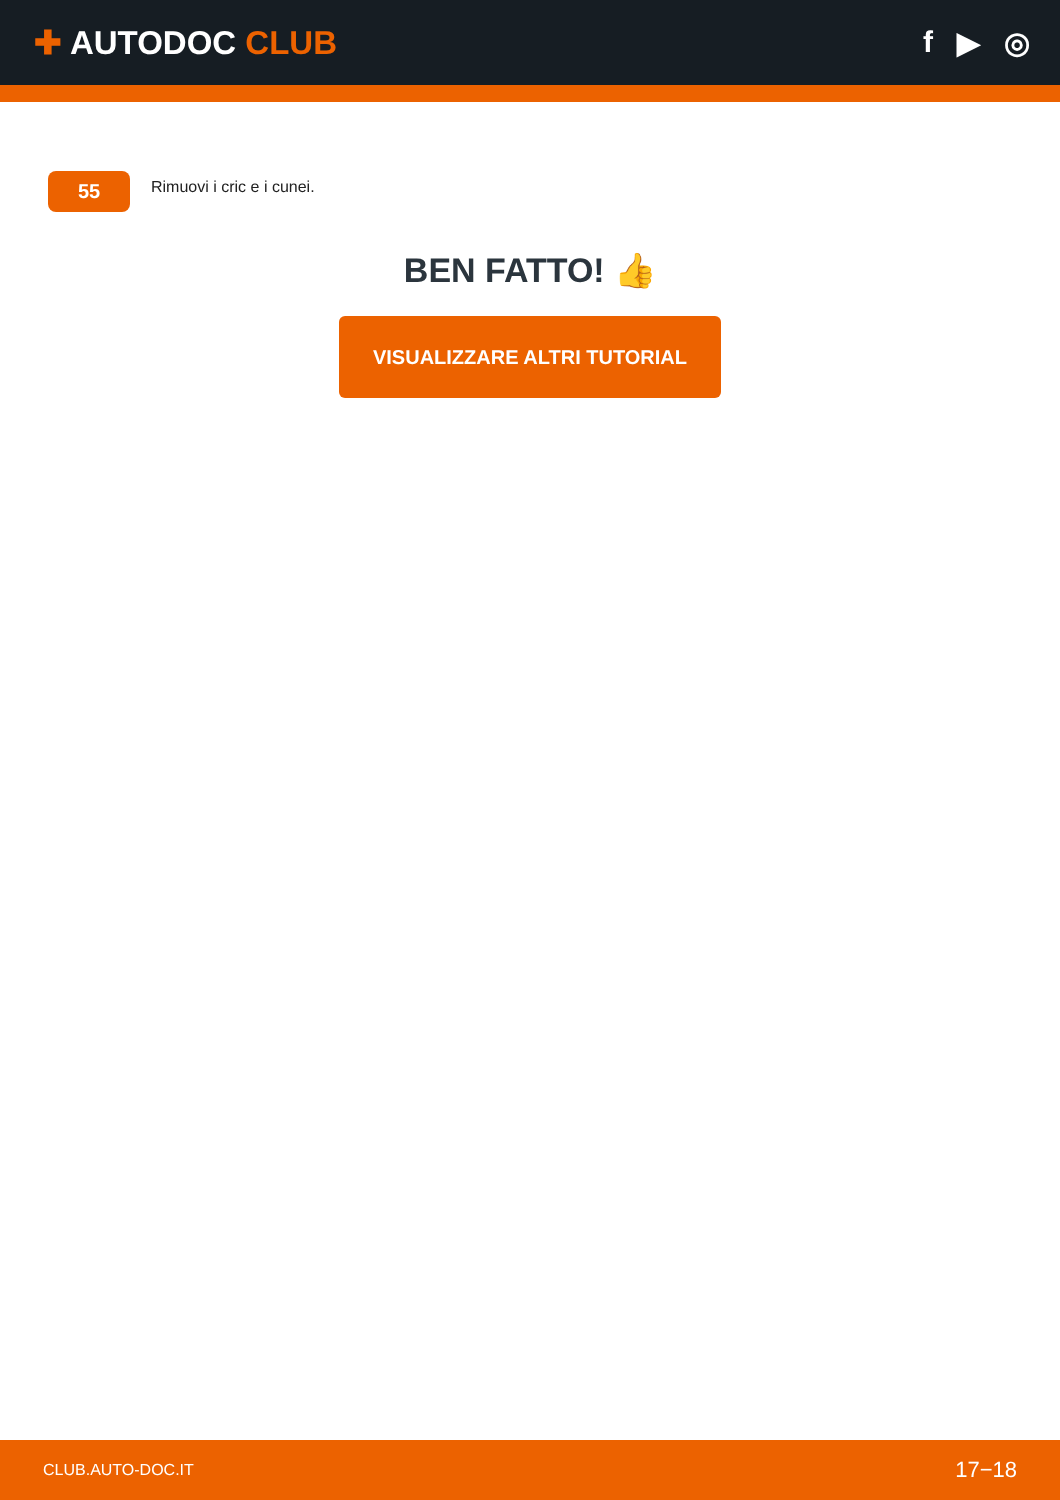✚ AUTODOC CLUB f ▶ ◎
55
Rimuovi i cric e i cunei.
BEN FATTO! 👍
VISUALIZZARE ALTRI TUTORIAL
CLUB.AUTO-DOC.IT 17−18